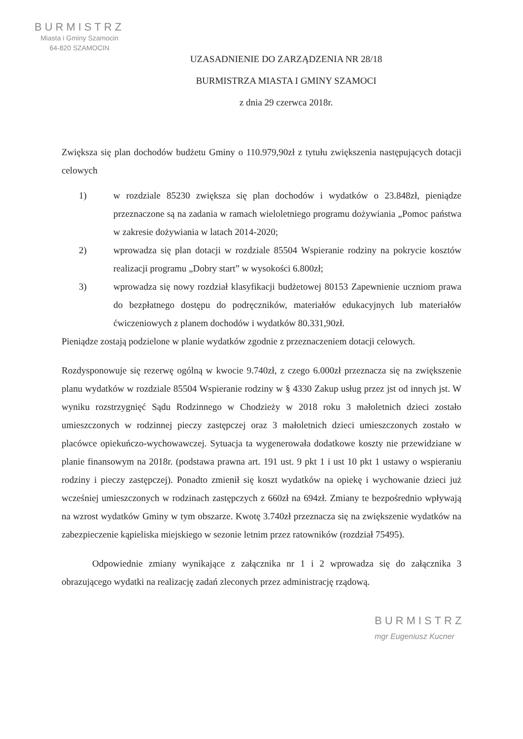BURMISTRZ
Miasta i Gminy Szamocin
64-820 SZAMOCIN
UZASADNIENIE DO ZARZĄDZENIA NR 28/18
BURMISTRZA MIASTA I GMINY SZAMOCI
z dnia 29 czerwca 2018r.
Zwiększa się plan dochodów budżetu Gminy o 110.979,90zł z tytułu zwiększenia następujących dotacji celowych
1) w rozdziale 85230 zwiększa się plan dochodów i wydatków o 23.848zł, pieniądze przeznaczone są na zadania w ramach wieloletniego programu dożywiania „Pomoc państwa w zakresie dożywiania w latach 2014-2020;
2) wprowadza się plan dotacji w rozdziale 85504 Wspieranie rodziny na pokrycie kosztów realizacji programu „Dobry start” w wysokości 6.800zł;
3) wprowadza się nowy rozdział klasyfikacji budżetowej 80153 Zapewnienie uczniom prawa do bezpłatnego dostępu do podręczników, materiałów edukacyjnych lub materiałów ćwiczeniowych z planem dochodów i wydatków 80.331,90zł.
Pieniądze zostają podzielone w planie wydatków zgodnie z przeznaczeniem dotacji celowych.
Rozdysponowuje się rezerwę ogólną w kwocie 9.740zł, z czego 6.000zł przeznacza się na zwiększenie planu wydatków w rozdziale 85504 Wspieranie rodziny w § 4330 Zakup usług przez jst od innych jst. W wyniku rozstrzygnięć Sądu Rodzinnego w Chodzieży w 2018 roku 3 małoletnich dzieci zostało umieszczonych w rodzinnej pieczy zastępczej oraz 3 małoletnich dzieci umieszczonych zostało w placówce opiekuńczo-wychowawczej. Sytuacja ta wygenerowała dodatkowe koszty nie przewidziane w planie finansowym na 2018r. (podstawa prawna art. 191 ust. 9 pkt 1 i ust 10 pkt 1 ustawy o wspieraniu rodziny i pieczy zastępczej). Ponadto zmienił się koszt wydatków na opiekę i wychowanie dzieci już wcześniej umieszczonych w rodzinach zastępczych z 660zł na 694zł. Zmiany te bezpośrednio wpływają na wzrost wydatków Gminy w tym obszarze. Kwotę 3.740zł przeznacza się na zwiększenie wydatków na zabezpieczenie kąpieliska miejskiego w sezonie letnim przez ratowników (rozdział 75495).
Odpowiednie zmiany wynikające z załącznika nr 1 i 2 wprowadza się do załącznika 3 obrazującego wydatki na realizację zadań zleconych przez administrację rządową.
BURMISTRZ
mgr Eugeniusz Kucner